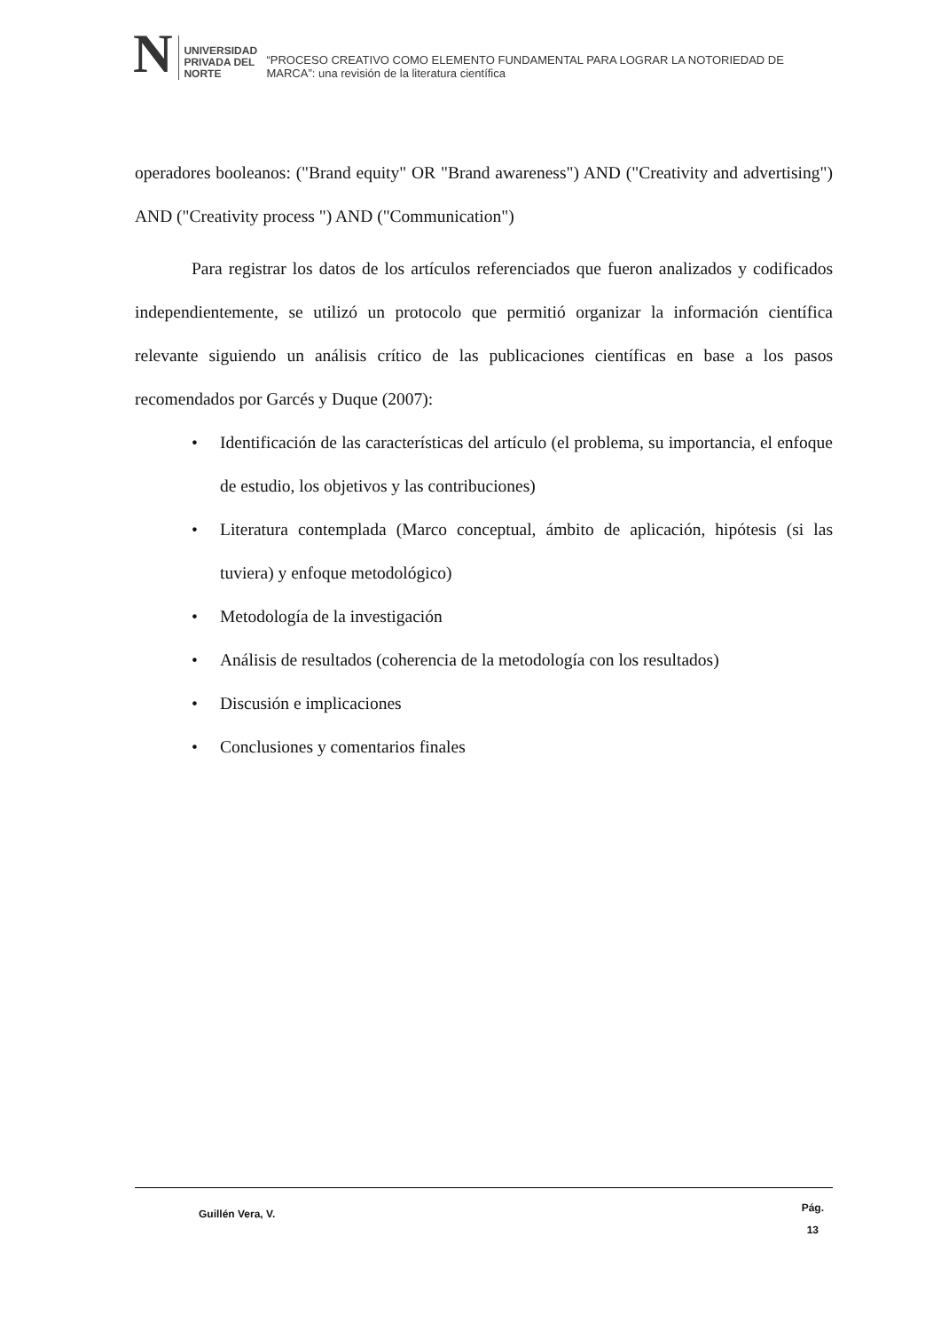N
UNIVERSIDAD
PRIVADA DEL NORTE
“PROCESO CREATIVO COMO ELEMENTO FUNDAMENTAL PARA LOGRAR LA NOTORIEDAD DE MARCA”: una revisión de la literatura científica
operadores booleanos: ("Brand equity" OR "Brand awareness") AND ("Creativity and advertising") AND ("Creativity process ") AND ("Communication")
Para registrar los datos de los artículos referenciados que fueron analizados y codificados independientemente, se utilizó un protocolo que permitió organizar la información científica relevante siguiendo un análisis crítico de las publicaciones científicas en base a los pasos recomendados por Garcés y Duque (2007):
• Identificación de las características del artículo (el problema, su importancia, el enfoque de estudio, los objetivos y las contribuciones)
• Literatura contemplada (Marco conceptual, ámbito de aplicación, hipótesis (si las tuviera) y enfoque metodológico)
• Metodología de la investigación
• Análisis de resultados (coherencia de la metodología con los resultados)
• Discusión e implicaciones
• Conclusiones y comentarios finales
Guillén Vera, V.
Pág.
13